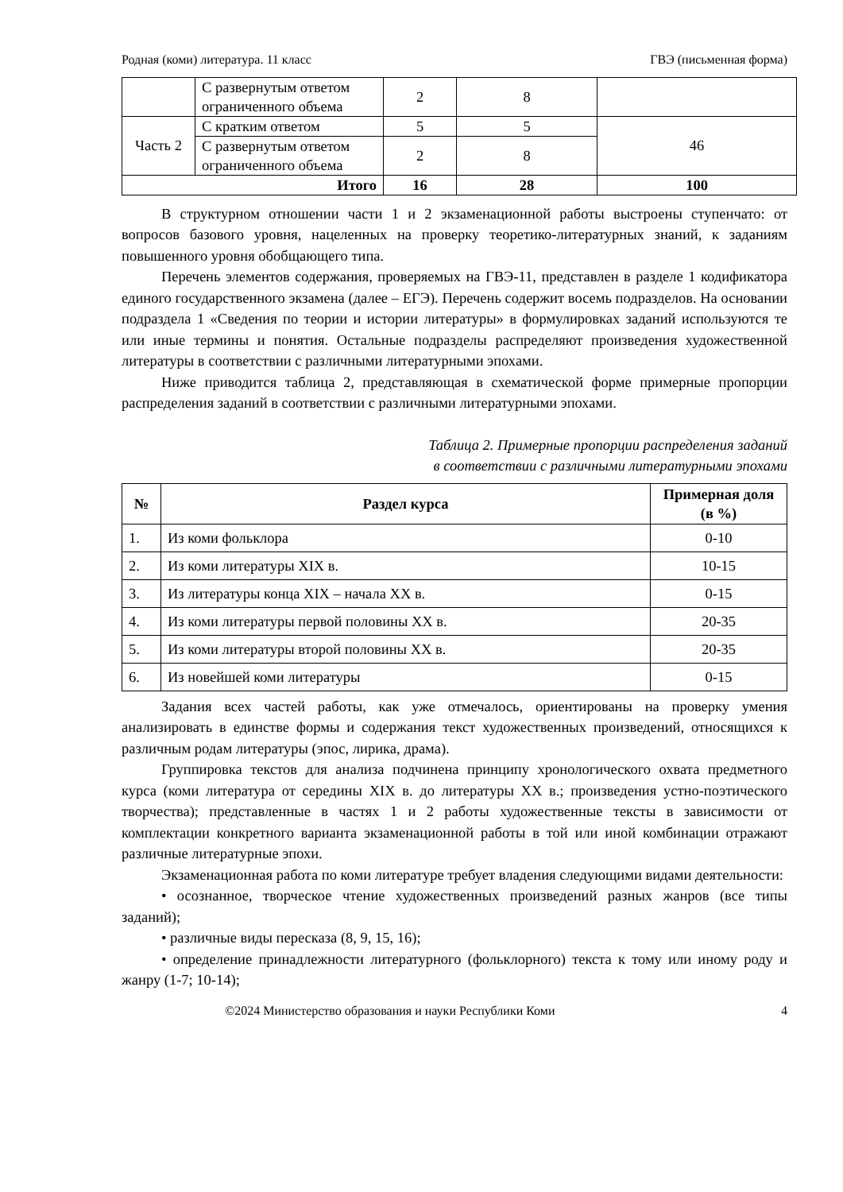Родная (коми) литература. 11 класс ГВЭ (письменная форма)
| | С развернутым ответом ограниченного объема | 2 | 8 | |
| Часть 2 | С кратким ответом | 5 | 5 | 46 |
| | С развернутым ответом ограниченного объема | 2 | 8 | |
| Итого | | 16 | 28 | 100 |
В структурном отношении части 1 и 2 экзаменационной работы выстроены ступенчато: от вопросов базового уровня, нацеленных на проверку теоретико-литературных знаний, к заданиям повышенного уровня обобщающего типа.
Перечень элементов содержания, проверяемых на ГВЭ-11, представлен в разделе 1 кодификатора единого государственного экзамена (далее – ЕГЭ). Перечень содержит восемь подразделов. На основании подраздела 1 «Сведения по теории и истории литературы» в формулировках заданий используются те или иные термины и понятия. Остальные подразделы распределяют произведения художественной литературы в соответствии с различными литературными эпохами.
Ниже приводится таблица 2, представляющая в схематической форме примерные пропорции распределения заданий в соответствии с различными литературными эпохами.
Таблица 2. Примерные пропорции распределения заданий
в соответствии с различными литературными эпохами
| № | Раздел курса | Примерная доля (в %) |
| --- | --- | --- |
| 1. | Из коми фольклора | 0-10 |
| 2. | Из коми литературы XIX в. | 10-15 |
| 3. | Из литературы конца XIX – начала XX в. | 0-15 |
| 4. | Из коми литературы первой половины XX в. | 20-35 |
| 5. | Из коми литературы второй половины XX в. | 20-35 |
| 6. | Из новейшей коми литературы | 0-15 |
Задания всех частей работы, как уже отмечалось, ориентированы на проверку умения анализировать в единстве формы и содержания текст художественных произведений, относящихся к различным родам литературы (эпос, лирика, драма).
Группировка текстов для анализа подчинена принципу хронологического охвата предметного курса (коми литература от середины XIX в. до литературы XX в.; произведения устно-поэтического творчества); представленные в частях 1 и 2 работы художественные тексты в зависимости от комплектации конкретного варианта экзаменационной работы в той или иной комбинации отражают различные литературные эпохи.
Экзаменационная работа по коми литературе требует владения следующими видами деятельности:
• осознанное, творческое чтение художественных произведений разных жанров (все типы заданий);
• различные виды пересказа (8, 9, 15, 16);
• определение принадлежности литературного (фольклорного) текста к тому или иному роду и жанру (1-7; 10-14);
©2024 Министерство образования и науки Республики Коми 4